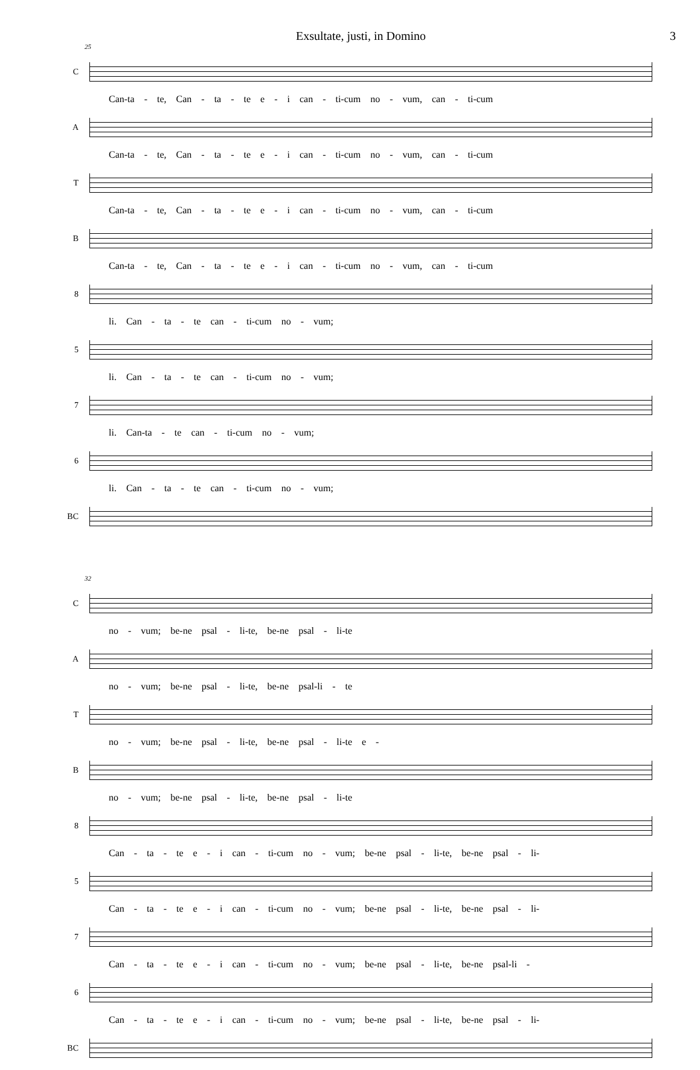Exsultate, justi, in Domino 3
25
C
Can-ta - te, Can - ta - te e - i can - ti-cum no - vum, can - ti-cum
A
Can-ta - te, Can - ta - te e - i can - ti-cum no - vum, can - ti-cum
T
Can-ta - te, Can - ta - te e - i can - ti-cum no - vum, can - ti-cum
B
Can-ta - te, Can - ta - te e - i can - ti-cum no - vum, can - ti-cum
8
li. Can - ta - te can - ti-cum no - vum;
5
li. Can - ta - te can - ti-cum no - vum;
7
li. Can-ta - te can - ti-cum no - vum;
6
li. Can - ta - te can - ti-cum no - vum;
BC
32
C
no - vum; be-ne psal - li-te, be-ne psal - li-te
A
no - vum; be-ne psal - li-te, be-ne psal-li - te
T
no - vum; be-ne psal - li-te, be-ne psal - li-te e -
B
no - vum; be-ne psal - li-te, be-ne psal - li-te
8
Can - ta - te e - i can - ti-cum no - vum; be-ne psal - li-te, be-ne psal - li-
5
Can - ta - te e - i can - ti-cum no - vum; be-ne psal - li-te, be-ne psal - li-
7
Can - ta - te e - i can - ti-cum no - vum; be-ne psal - li-te, be-ne psal-li -
6
Can - ta - te e - i can - ti-cum no - vum; be-ne psal - li-te, be-ne psal - li-
BC